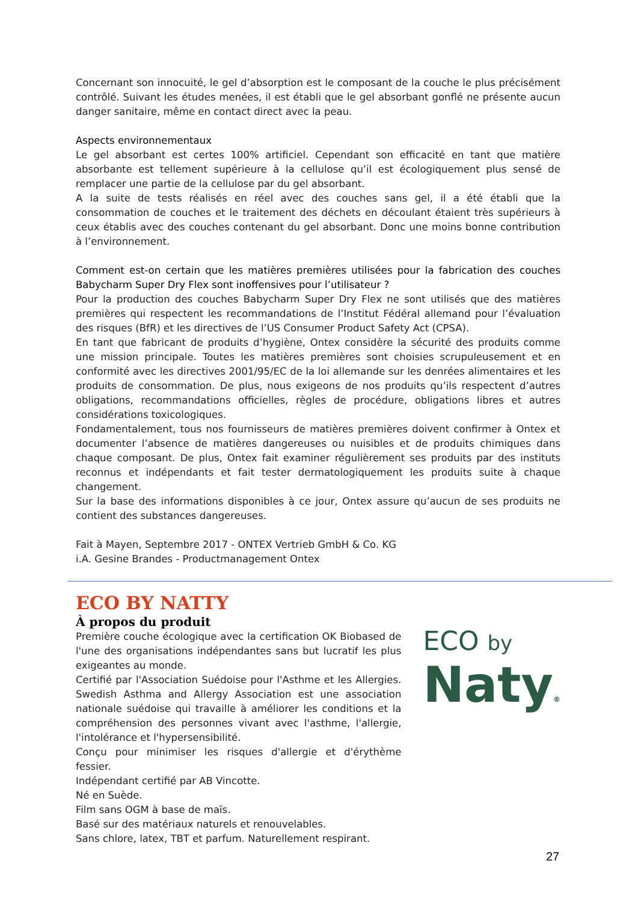Concernant son innocuité, le gel d’absorption est le composant de la couche le plus précisément contrôlé. Suivant les études menées, il est établi que le gel absorbant gonflé ne présente aucun danger sanitaire, même en contact direct avec la peau.
Aspects environnementaux
Le gel absorbant est certes 100% artificiel. Cependant son efficacité en tant que matière absorbante est tellement supérieure à la cellulose qu’il est écologiquement plus sensé de remplacer une partie de la cellulose par du gel absorbant.
A la suite de tests réalisés en réel avec des couches sans gel, il a été établi que la consommation de couches et le traitement des déchets en découlant étaient très supérieurs à ceux établis avec des couches contenant du gel absorbant. Donc une moins bonne contribution à l’environnement.
Comment est-on certain que les matières premières utilisées pour la fabrication des couches Babycharm Super Dry Flex sont inoffensives pour l’utilisateur ?
Pour la production des couches Babycharm Super Dry Flex ne sont utilisés que des matières premières qui respectent les recommandations de l’Institut Fédéral allemand pour l’évaluation des risques (BfR) et les directives de l’US Consumer Product Safety Act (CPSA).
En tant que fabricant de produits d’hygiène, Ontex considère la sécurité des produits comme une mission principale. Toutes les matières premières sont choisies scrupuleusement et en conformité avec les directives 2001/95/EC de la loi allemande sur les denrées alimentaires et les produits de consommation. De plus, nous exigeons de nos produits qu’ils respectent d’autres obligations, recommandations officielles, règles de procédure, obligations libres et autres considérations toxicologiques.
Fondamentalement, tous nos fournisseurs de matières premières doivent confirmer à Ontex et documenter l’absence de matières dangereuses ou nuisibles et de produits chimiques dans chaque composant. De plus, Ontex fait examiner régulièrement ses produits par des instituts reconnus et indépendants et fait tester dermatologiquement les produits suite à chaque changement.
Sur la base des informations disponibles à ce jour, Ontex assure qu’aucun de ses produits ne contient des substances dangereuses.
Fait à Mayen, Septembre 2017 - ONTEX Vertrieb GmbH & Co. KG
i.A. Gesine Brandes - Productmanagement Ontex
ECO BY NATTY
À propos du produit
Première couche écologique avec la certification OK Biobased de l'une des organisations indépendantes sans but lucratif les plus exigeantes au monde.
Certifié par l'Association Suédoise pour l'Asthme et les Allergies. Swedish Asthma and Allergy Association est une association nationale suédoise qui travaille à améliorer les conditions et la compréhension des personnes vivant avec l'asthme, l'allergie, l'intolérance et l'hypersensibilité.
Conçu pour minimiser les risques d'allergie et d'érythème fessier.
Indépendant certifié par AB Vincotte.
Né en Suède.
Film sans OGM à base de maïs.
Basé sur des matériaux naturels et renouvelables.
Sans chlore, latex, TBT et parfum. Naturellement respirant.
ECO by
Naty®
27